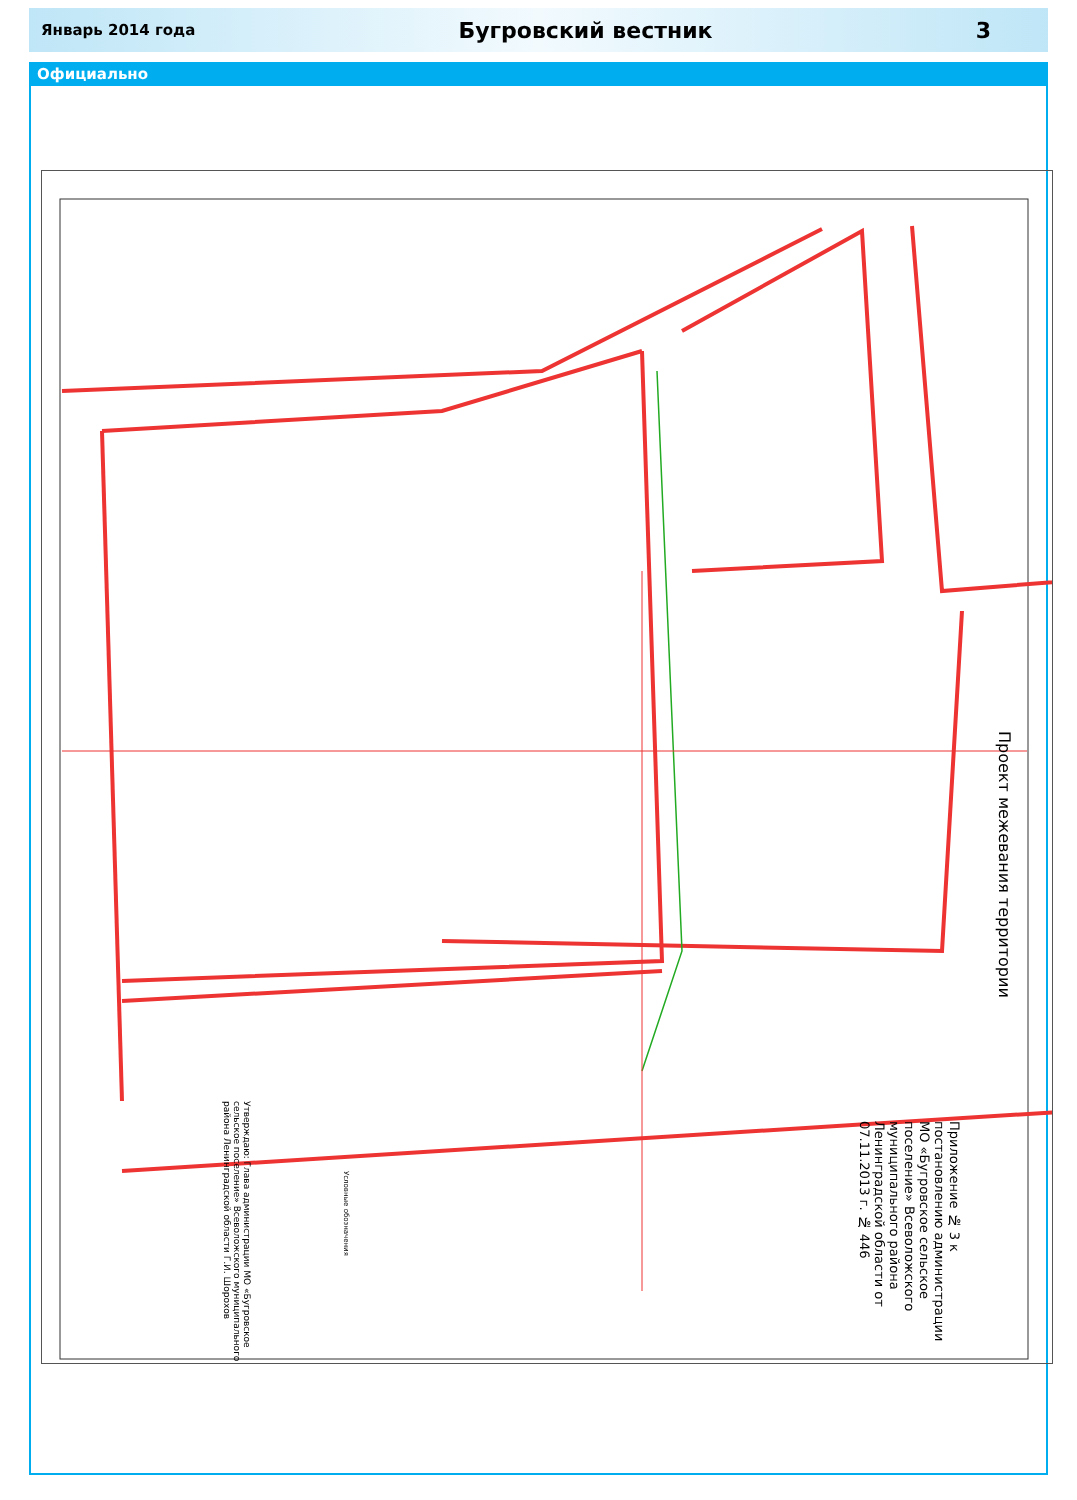Январь 2014 года Бугровский вестник 3
Официально
Проект межевания территории
Приложение № 3 к постановлению администрации МО «Бугровское сельское поселение» Всеволожского муниципального района Ленинградской области от 07.11.2013 г. № 446
Утверждаю: Глава администрации МО «Бугровское сельское поселение» Всеволожского муниципального района Ленинградской области Г.И. Шорохов
Условные обозначения